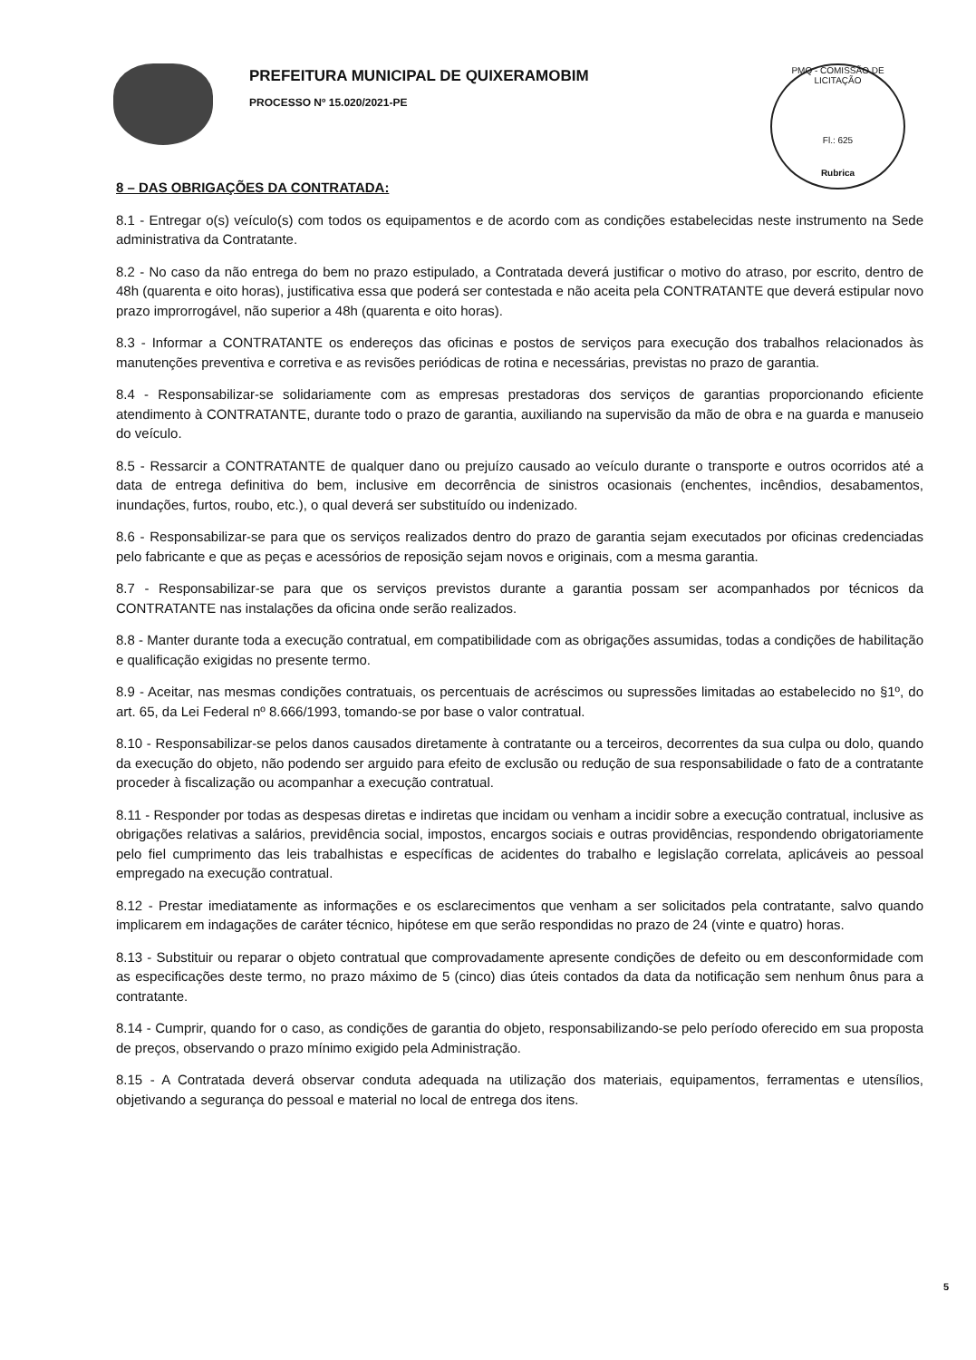PREFEITURA MUNICIPAL DE QUIXERAMOBIM
PROCESSO Nº 15.020/2021-PE
PMQ - COMISSÃO DE LICITAÇÃO
Fl.: 625
Rubrica
8 – DAS OBRIGAÇÕES DA CONTRATADA:
8.1 - Entregar o(s) veículo(s) com todos os equipamentos e de acordo com as condições estabelecidas neste instrumento na Sede administrativa da Contratante.
8.2 - No caso da não entrega do bem no prazo estipulado, a Contratada deverá justificar o motivo do atraso, por escrito, dentro de 48h (quarenta e oito horas), justificativa essa que poderá ser contestada e não aceita pela CONTRATANTE que deverá estipular novo prazo improrrogável, não superior a 48h (quarenta e oito horas).
8.3 - Informar a CONTRATANTE os endereços das oficinas e postos de serviços para execução dos trabalhos relacionados às manutenções preventiva e corretiva e as revisões periódicas de rotina e necessárias, previstas no prazo de garantia.
8.4 - Responsabilizar-se solidariamente com as empresas prestadoras dos serviços de garantias proporcionando eficiente atendimento à CONTRATANTE, durante todo o prazo de garantia, auxiliando na supervisão da mão de obra e na guarda e manuseio do veículo.
8.5 - Ressarcir a CONTRATANTE de qualquer dano ou prejuízo causado ao veículo durante o transporte e outros ocorridos até a data de entrega definitiva do bem, inclusive em decorrência de sinistros ocasionais (enchentes, incêndios, desabamentos, inundações, furtos, roubo, etc.), o qual deverá ser substituído ou indenizado.
8.6 - Responsabilizar-se para que os serviços realizados dentro do prazo de garantia sejam executados por oficinas credenciadas pelo fabricante e que as peças e acessórios de reposição sejam novos e originais, com a mesma garantia.
8.7 - Responsabilizar-se para que os serviços previstos durante a garantia possam ser acompanhados por técnicos da CONTRATANTE nas instalações da oficina onde serão realizados.
8.8 - Manter durante toda a execução contratual, em compatibilidade com as obrigações assumidas, todas a condições de habilitação e qualificação exigidas no presente termo.
8.9 - Aceitar, nas mesmas condições contratuais, os percentuais de acréscimos ou supressões limitadas ao estabelecido no §1º, do art. 65, da Lei Federal nº 8.666/1993, tomando-se por base o valor contratual.
8.10 - Responsabilizar-se pelos danos causados diretamente à contratante ou a terceiros, decorrentes da sua culpa ou dolo, quando da execução do objeto, não podendo ser arguido para efeito de exclusão ou redução de sua responsabilidade o fato de a contratante proceder à fiscalização ou acompanhar a execução contratual.
8.11 - Responder por todas as despesas diretas e indiretas que incidam ou venham a incidir sobre a execução contratual, inclusive as obrigações relativas a salários, previdência social, impostos, encargos sociais e outras providências, respondendo obrigatoriamente pelo fiel cumprimento das leis trabalhistas e específicas de acidentes do trabalho e legislação correlata, aplicáveis ao pessoal empregado na execução contratual.
8.12 - Prestar imediatamente as informações e os esclarecimentos que venham a ser solicitados pela contratante, salvo quando implicarem em indagações de caráter técnico, hipótese em que serão respondidas no prazo de 24 (vinte e quatro) horas.
8.13 - Substituir ou reparar o objeto contratual que comprovadamente apresente condições de defeito ou em desconformidade com as especificações deste termo, no prazo máximo de 5 (cinco) dias úteis contados da data da notificação sem nenhum ônus para a contratante.
8.14 - Cumprir, quando for o caso, as condições de garantia do objeto, responsabilizando-se pelo período oferecido em sua proposta de preços, observando o prazo mínimo exigido pela Administração.
8.15 - A Contratada deverá observar conduta adequada na utilização dos materiais, equipamentos, ferramentas e utensílios, objetivando a segurança do pessoal e material no local de entrega dos itens.
5